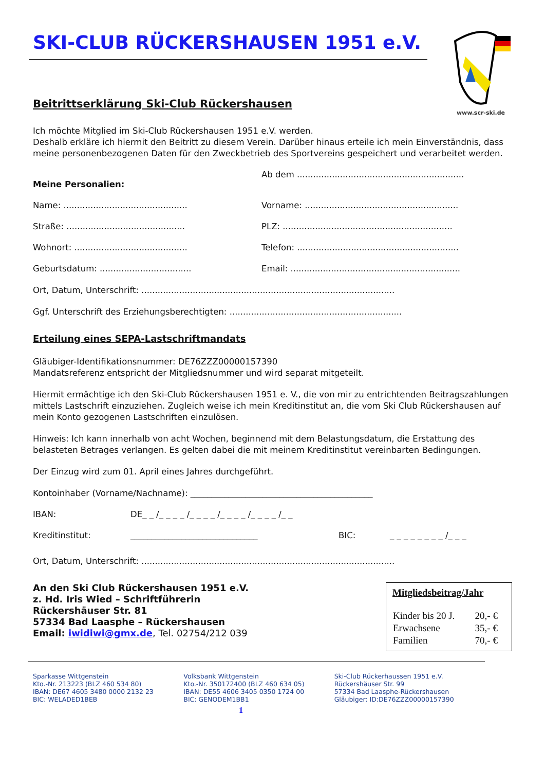SKI-CLUB RÜCKERSHAUSEN 1951 e.V.
www.scr-ski.de
Beitrittserklärung Ski-Club Rückershausen
Ich möchte Mitglied im Ski-Club Rückershausen 1951 e.V. werden.
Deshalb erkläre ich hiermit den Beitritt zu diesem Verein. Darüber hinaus erteile ich mein Einverständnis, dass meine personenbezogenen Daten für den Zweckbetrieb des Sportvereins gespeichert und verarbeitet werden.
Meine Personalien: Ab dem ..............................................................
Name: ..............................................
Vorname: .........................................................
Straße: ............................................
PLZ: ...............................................................
Wohnort: ..........................................
Telefon: ............................................................
Geburtsdatum: ..................................
Email: ...............................................................
Ort, Datum, Unterschrift: ..............................................................................................
Ggf. Unterschrift des Erziehungsberechtigten: ................................................................
Erteilung eines SEPA-Lastschriftmandats
Gläubiger-Identifikationsnummer: DE76ZZZ00000157390
Mandatsreferenz entspricht der Mitgliedsnummer und wird separat mitgeteilt.
Hiermit ermächtige ich den Ski-Club Rückershausen 1951 e. V., die von mir zu entrichtenden Beitragszahlungen mittels Lastschrift einzuziehen. Zugleich weise ich mein Kreditinstitut an, die vom Ski Club Rückershausen auf mein Konto gezogenen Lastschriften einzulösen.
Hinweis: Ich kann innerhalb von acht Wochen, beginnend mit dem Belastungsdatum, die Erstattung des belasteten Betrages verlangen. Es gelten dabei die mit meinem Kreditinstitut vereinbarten Bedingungen.
Der Einzug wird zum 01. April eines Jahres durchgeführt.
Kontoinhaber (Vorname/Nachname): ___________________________________________
IBAN: DE_ _ /_ _ _ _ /_ _ _ _ /_ _ _ _ /_ _ _ _ /_ _
Kreditinstitut: ______________________________ BIC: _ _ _ _ _ _ _ _ /_ _ _
Ort, Datum, Unterschrift: ..............................................................................................
An den Ski Club Rückershausen 1951 e.V.
z. Hd. Iris Wied – Schriftführerin
Rückershäuser Str. 81
57334 Bad Laasphe – Rückershausen
Email: iwidiwi@gmx.de, Tel. 02754/212 039
Mitgliedsbeitrag/Jahr
| Kinder bis 20 J. | 20,- € |
| Erwachsene | 35,- € |
| Familien | 70,- € |
Sparkasse Wittgenstein
Kto.-Nr. 213223 (BLZ 460 534 80)
IBAN: DE67 4605 3480 0000 2132 23
BIC: WELADED1BEB
Volksbank Wittgenstein
Kto.-Nr. 350172400 (BLZ 460 634 05)
IBAN: DE55 4606 3405 0350 1724 00
BIC: GENODEM1BB1
Ski-Club Rückerhaussen 1951 e.V.
Rückershäuser Str. 99
57334 Bad Laasphe-Rückershausen
Gläubiger: ID:DE76ZZZ00000157390
1